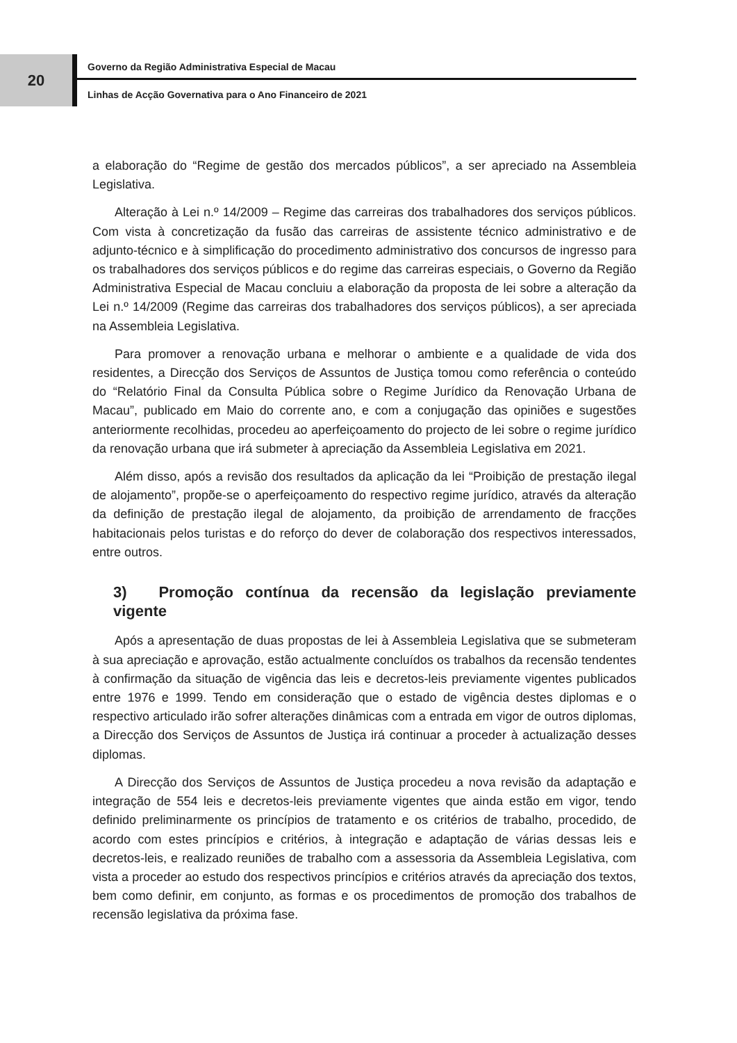20
Governo da Região Administrativa Especial de Macau
Linhas de Acção Governativa para o Ano Financeiro de 2021
a elaboração do “Regime de gestão dos mercados públicos”, a ser apreciado na Assembleia Legislativa.
Alteração à Lei n.º 14/2009 – Regime das carreiras dos trabalhadores dos serviços públicos. Com vista à concretização da fusão das carreiras de assistente técnico administrativo e de adjunto-técnico e à simplificação do procedimento administrativo dos concursos de ingresso para os trabalhadores dos serviços públicos e do regime das carreiras especiais, o Governo da Região Administrativa Especial de Macau concluiu a elaboração da proposta de lei sobre a alteração da Lei n.º 14/2009 (Regime das carreiras dos trabalhadores dos serviços públicos), a ser apreciada na Assembleia Legislativa.
Para promover a renovação urbana e melhorar o ambiente e a qualidade de vida dos residentes, a Direcção dos Serviços de Assuntos de Justiça tomou como referência o conteúdo do “Relatório Final da Consulta Pública sobre o Regime Jurídico da Renovação Urbana de Macau”, publicado em Maio do corrente ano, e com a conjugação das opiniões e sugestões anteriormente recolhidas, procedeu ao aperfeiçoamento do projecto de lei sobre o regime jurídico da renovação urbana que irá submeter à apreciação da Assembleia Legislativa em 2021.
Além disso, após a revisão dos resultados da aplicação da lei “Proibição de prestação ilegal de alojamento”, propõe-se o aperfeiçoamento do respectivo regime jurídico, através da alteração da definição de prestação ilegal de alojamento, da proibição de arrendamento de fracções habitacionais pelos turistas e do reforço do dever de colaboração dos respectivos interessados, entre outros.
3) Promoção contínua da recensão da legislação previamente vigente
Após a apresentação de duas propostas de lei à Assembleia Legislativa que se submeteram à sua apreciação e aprovação, estão actualmente concluídos os trabalhos da recensão tendentes à confirmação da situação de vigência das leis e decretos-leis previamente vigentes publicados entre 1976 e 1999. Tendo em consideração que o estado de vigência destes diplomas e o respectivo articulado irão sofrer alterações dinâmicas com a entrada em vigor de outros diplomas, a Direcção dos Serviços de Assuntos de Justiça irá continuar a proceder à actualização desses diplomas.
A Direcção dos Serviços de Assuntos de Justiça procedeu a nova revisão da adaptação e integração de 554 leis e decretos-leis previamente vigentes que ainda estão em vigor, tendo definido preliminarmente os princípios de tratamento e os critérios de trabalho, procedido, de acordo com estes princípios e critérios, à integração e adaptação de várias dessas leis e decretos-leis, e realizado reuniões de trabalho com a assessoria da Assembleia Legislativa, com vista a proceder ao estudo dos respectivos princípios e critérios através da apreciação dos textos, bem como definir, em conjunto, as formas e os procedimentos de promoção dos trabalhos de recensão legislativa da próxima fase.